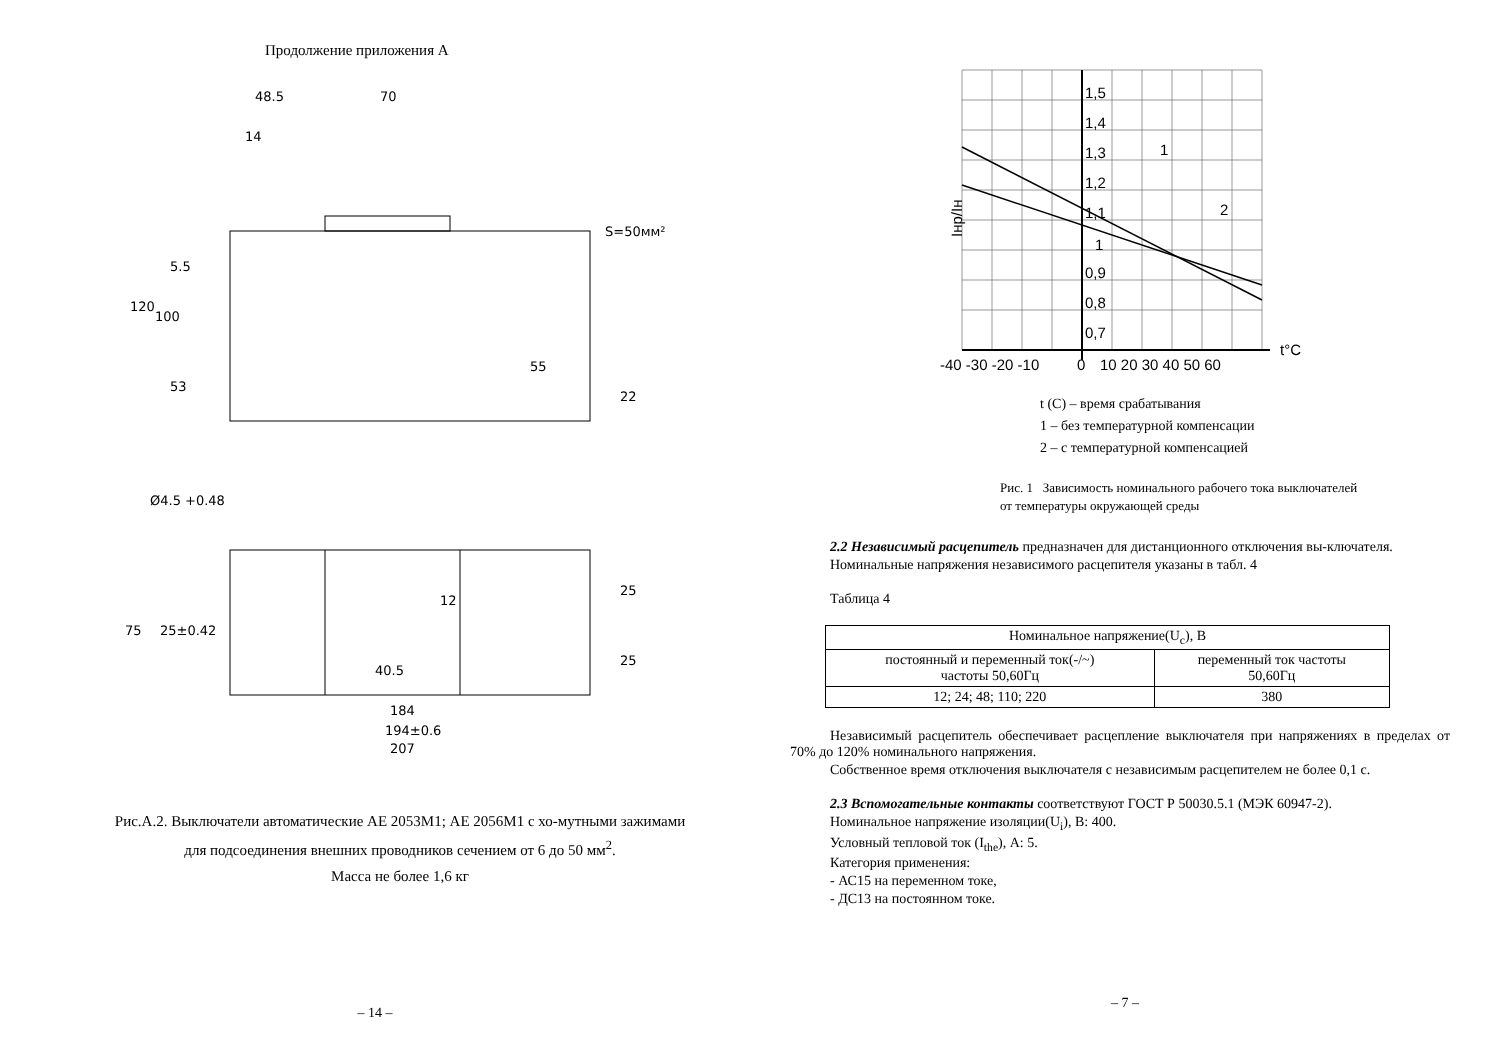Продолжение приложения А
48.5
70
14
S=50мм²
120
100
5.5
53
55
22
Ø4.5 +0.48
75
25±0.42
12
40.5
25
25
184
194±0.6
207
Рис.А.2. Выключатели автоматические АЕ 2053М1; АЕ 2056М1 с хо-мутными зажимами для подсоединения внешних проводников сечением от 6 до 50 мм<sup>2</sup>.
Масса не более 1,6 кг
– 14 –
1,5
1,4
1,3
1,2
1,1
1
0,9
0,8
0,7
1
2
-40 -30 -20 -10
0
10 20 30 40 50 60
t°C
Iнр/Iн
t (С) – время срабатывания
1 – без температурной компенсации
2 – с температурной компенсацией
Рис. 1 Зависимость номинального рабочего тока выключателей
от температуры окружающей среды
2.2 Независимый расцепитель предназначен для дистанционного отключения вы-ключателя.
Номинальные напряжения независимого расцепителя указаны в табл. 4
Таблица 4
| Номинальное напряжение(U<sub>c</sub>), В | |
| постоянный и переменный ток(-/~) частоты 50,60Гц | переменный ток частоты 50,60Гц |
| 12; 24; 48; 110; 220 | 380 |
Независимый расцепитель обеспечивает расцепление выключателя при напряжениях в пределах от 70% до 120% номинального напряжения.
Собственное время отключения выключателя с независимым расцепителем не более 0,1 с.
2.3 Вспомогательные контакты соответствуют ГОСТ Р 50030.5.1 (МЭК 60947-2).
Номинальное напряжение изоляции(U<sub>i</sub>), В: 400.
Условный тепловой ток (I<sub>the</sub>), А: 5.
Категория применения:
- АС15 на переменном токе,
- ДС13 на постоянном токе.
– 7 –